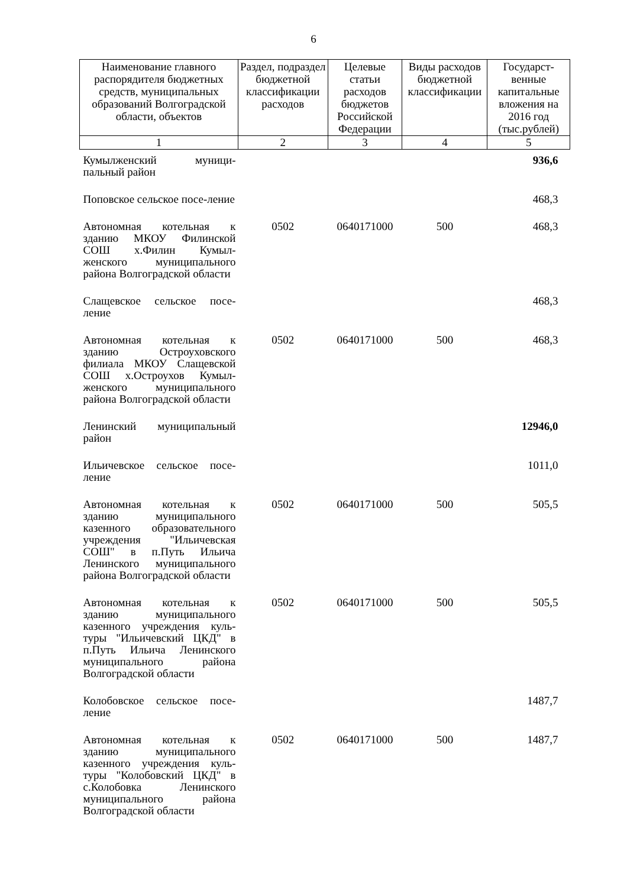6
| Наименование главного распорядителя бюджетных средств, муниципальных образований Волгоградской области, объектов | Раздел, подраздел бюджетной классификации расходов | Целевые статьи расходов бюджетов Российской Федерации | Виды расходов бюджетной классификации | Государст-венные капитальные вложения на 2016 год (тыс.рублей) |
| --- | --- | --- | --- | --- |
| 1 | 2 | 3 | 4 | 5 |
| Кумылженский муници-пальный район | | | | 936,6 |
| Поповское сельское посе-ление | | | | 468,3 |
| Автономная котельная к зданию МКОУ Филинской СОШ х.Филин Кумыл-женского муниципального района Волгоградской области | 0502 | 0640171000 | 500 | 468,3 |
| Слащевское сельское посе-ление | | | | 468,3 |
| Автономная котельная к зданию Остроуховского филиала МКОУ Слащевской СОШ х.Остроухов Кумыл-женского муниципального района Волгоградской области | 0502 | 0640171000 | 500 | 468,3 |
| Ленинский муниципальный район | | | | 12946,0 |
| Ильичевское сельское посе-ление | | | | 1011,0 |
| Автономная котельная к зданию муниципального казенного образовательного учреждения "Ильичевская СОШ" в п.Путь Ильича Ленинского муниципального района Волгоградской области | 0502 | 0640171000 | 500 | 505,5 |
| Автономная котельная к зданию муниципального казенного учреждения куль-туры "Ильичевский ЦКД" в п.Путь Ильича Ленинского муниципального района Волгоградской области | 0502 | 0640171000 | 500 | 505,5 |
| Колобовское сельское посе-ление | | | | 1487,7 |
| Автономная котельная к зданию муниципального казенного учреждения куль-туры "Колобовский ЦКД" в с.Колобовка Ленинского муниципального района Волгоградской области | 0502 | 0640171000 | 500 | 1487,7 |